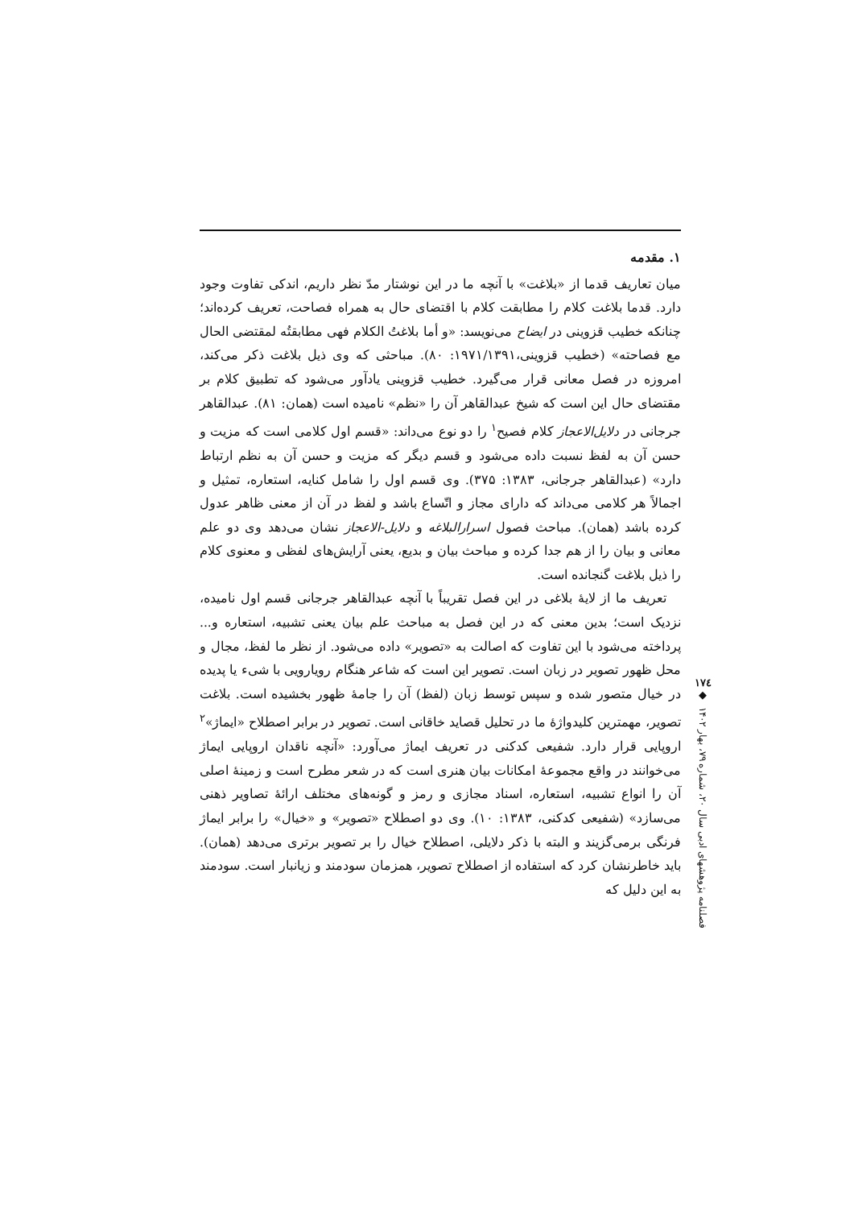۱. مقدمه
میان تعاریف قدما از «بلاغت» با آنچه ما در این نوشتار مدّ نظر داریم، اندکی تفاوت وجود دارد. قدما بلاغت کلام را مطابقت کلام با اقتضای حال به همراه فصاحت، تعریف کرده‌اند؛ چنانکه خطیب قزوینی در ایضاح می‌نویسد: «و أما بلاغتُ الکلام فهی مطابقتُه لمقتضی الحال مع فصاحته» (خطیب قزوینی،۱۹۷۱/۱۳۹۱: ۸۰). مباحثی که وی ذیل بلاغت ذکر می‌کند، امروزه در فصل معانی قرار می‌گیرد. خطیب قزوینی یادآور می‌شود که تطبیق کلام بر مقتضای حال این است که شیخ عبدالقاهر آن را «نظم» نامیده است (همان: ۸۱). عبدالقاهر جرجانی در دلایل‌الاعجاز کلام فصیح<sup>۱</sup> را دو نوع می‌داند: «قسم اول کلامی است که مزیت و حسن آن به لفظ نسبت داده می‌شود و قسم دیگر که مزیت و حسن آن به نظم ارتباط دارد» (عبدالقاهر جرجانی، ۱۳۸۳: ۳۷۵). وی قسم اول را شامل کنایه، استعاره، تمثیل و اجمالاً هر کلامی می‌داند که دارای مجاز و اتّساع باشد و لفظ در آن از معنی ظاهر عدول کرده باشد (همان). مباحث فصول اسرارالبلاغه و دلایل-الاعجاز نشان می‌دهد وی دو علم معانی و بیان را از هم جدا کرده و مباحث بیان و بدیع، یعنی آرایش‌های لفظی و معنوی کلام را ذیل بلاغت گنجانده است.
تعریف ما از لایهٔ بلاغی در این فصل تقریباً با آنچه عبدالقاهر جرجانی قسم اول نامیده، نزدیک است؛ بدین معنی که در این فصل به مباحث علم بیان یعنی تشبیه، استعاره و... پرداخته می‌شود با این تفاوت که اصالت به «تصویر» داده می‌شود. از نظر ما لفظ، مجال و محل ظهور تصویر در زبان است. تصویر این است که شاعر هنگام رویارویی با شیء یا پدیده در خیال متصور شده و سپس توسط زبان (لفظ) آن را جامهٔ ظهور بخشیده است. بلاغت تصویر، مهمترین کلیدواژهٔ ما در تحلیل قصاید خاقانی است. تصویر در برابر اصطلاح «ایماژ»<sup>۲</sup> اروپایی قرار دارد. شفیعی کدکنی در تعریف ایماژ می‌آورد: «آنچه ناقدان اروپایی ایماژ می‌خوانند در واقع مجموعهٔ امکانات بیان هنری است که در شعر مطرح است و زمینهٔ اصلی آن را انواع تشبیه، استعاره، اسناد مجازی و رمز و گونه‌های مختلف ارائهٔ تصاویر ذهنی می‌سازد» (شفیعی کدکنی، ۱۳۸۳: ۱۰). وی دو اصطلاح «تصویر» و «خیال» را برابر ایماژ فرنگی برمی‌گزیند و البته با ذکر دلایلی، اصطلاح خیال را بر تصویر برتری می‌دهد (همان). باید خاطرنشان کرد که استفاده از اصطلاح تصویر، همزمان سودمند و زیانبار است. سودمند به این دلیل که
۱۷٤
◆
فصلنامه پژوهشهای ادبی سال ۲۰، شماره ۷۹، بهار ۱۴۰۲